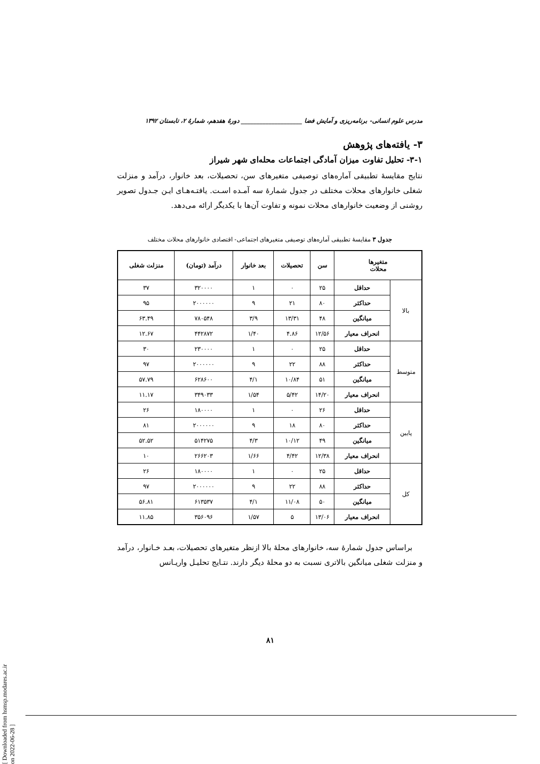مدرس علوم انسانی- برنامه‌ریزی و آمایش فضا ____________________ دورۀ هفدهم، شمارۀ ۲، تابستان ۱۳۹۲
۳- یافته‌های پژوهش
۳-۱- تحلیل تفاوت میزان آمادگی اجتماعات محله‌ای شهر شیراز
نتایج مقایسۀ تطبیقی آماره‌های توصیفی متغیرهای سن، تحصیلات، بعد خانوار، درآمد و منزلت شغلی خانوارهای محلات مختلف در جدول شمارۀ سه آمـده اسـت. یافتـه‌هـای ایـن جـدول تصویر روشنی از وضعیت خانوارهای محلات نمونه و تفاوت آن‌ها با یکدیگر ارائه می‌دهد.
جدول ۳ مقایسۀ تطبیقی آماره‌های توصیفی متغیرهای اجتماعی- اقتصادی خانوارهای محلات مختلف
| متغیرها محلات | | سن | تحصیلات | بعد خانوار | درآمد (تومان) | منزلت شغلی |
| --- | --- | --- | --- | --- | --- | --- |
| بالا | حداقل | ۲۵ | ۰ | ۱ | ۳۲۰۰۰۰ | ۳۷ |
| | حداکثر | ۸۰ | ۲۱ | ۹ | ۲۰۰۰۰۰۰ | ۹۵ |
| | میانگین | ۴۸ | ۱۳/۳۱ | ۳/۹ | ۷۸۰۵۴۸ | ۶۳.۴۹ |
| | انحراف معیار | ۱۲/۵۶ | ۴.۸۶ | ۱/۴۰ | ۴۴۲۸۷۲ | ۱۲.۶۷ |
| متوسط | حداقل | ۲۵ | ۰ | ۱ | ۲۳۰۰۰۰ | ۳۰ |
| | حداکثر | ۸۸ | ۲۲ | ۹ | ۲۰۰۰۰۰۰ | ۹۷ |
| | میانگین | ۵۱ | ۱۰/۸۴ | ۴/۱ | ۶۲۸۶۰۰ | ۵۷.۷۹ |
| | انحراف معیار | ۱۴/۲۰ | ۵/۴۲ | ۱/۵۴ | ۳۴۹۰۳۳ | ۱۱.۱۷ |
| پایین | حداقل | ۲۶ | ۰ | ۱ | ۱۸۰۰۰۰ | ۲۶ |
| | حداکثر | ۸۰ | ۱۸ | ۹ | ۲۰۰۰۰۰۰ | ۸۱ |
| | میانگین | ۴۹ | ۱۰/۱۲ | ۴/۳ | ۵۱۴۲۷۵ | ۵۲.۵۲ |
| | انحراف معیار | ۱۲/۳۸ | ۴/۴۲ | ۱/۶۶ | ۲۶۶۲۰۳ | ۱۰ |
| کل | حداقل | ۲۵ | ۰ | ۱ | ۱۸۰۰۰۰ | ۲۶ |
| | حداکثر | ۸۸ | ۲۲ | ۹ | ۲۰۰۰۰۰۰ | ۹۷ |
| | میانگین | ۵۰ | ۱۱/۰۸ | ۴/۱ | ۶۱۳۵۳۷ | ۵۶.۸۱ |
| | انحراف معیار | ۱۳/۰۶ | ۵ | ۱/۵۷ | ۳۵۶۰۹۶ | ۱۱.۸۵ |
براساس جدول شمارۀ سه، خانوارهای محلۀ بالا ازنظر متغیرهای تحصیلات، بعـد خـانوار، درآمد و منزلت شغلی میانگین بالاتری نسبت به دو محلۀ دیگر دارند. نتـایج تحلیـل واریـانس
۸۱
[ Downloaded from hsmsp.modares.ac.ir on 2022-06-28 ]